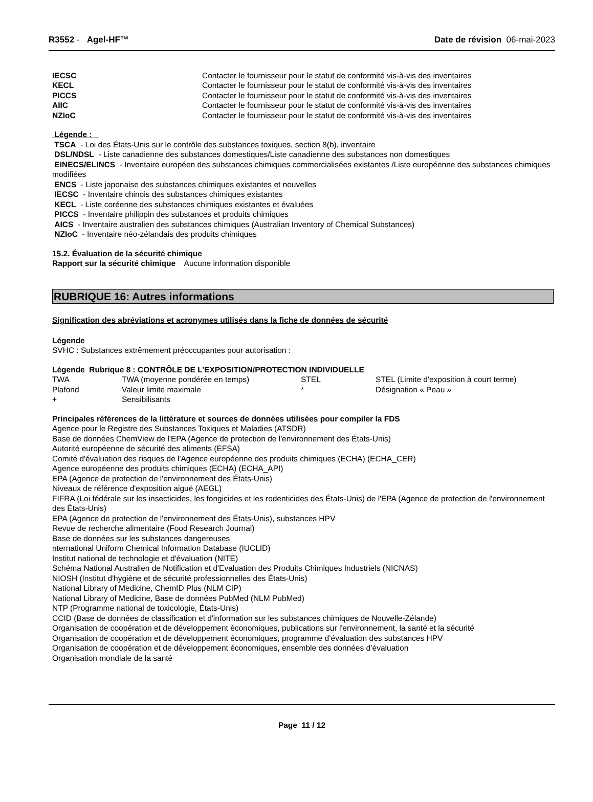R3552 - Agel-HF™ Date de révision 06-mai-2023
| IECSC | Contacter le fournisseur pour le statut de conformité vis-à-vis des inventaires |
| KECL | Contacter le fournisseur pour le statut de conformité vis-à-vis des inventaires |
| PICCS | Contacter le fournisseur pour le statut de conformité vis-à-vis des inventaires |
| AIIC | Contacter le fournisseur pour le statut de conformité vis-à-vis des inventaires |
| NZIoC | Contacter le fournisseur pour le statut de conformité vis-à-vis des inventaires |
Légende :
TSCA - Loi des États-Unis sur le contrôle des substances toxiques, section 8(b), inventaire
DSL/NDSL - Liste canadienne des substances domestiques/Liste canadienne des substances non domestiques
EINECS/ELINCS - Inventaire européen des substances chimiques commercialisées existantes /Liste européenne des substances chimiques modifiées
ENCS - Liste japonaise des substances chimiques existantes et nouvelles
IECSC - Inventaire chinois des substances chimiques existantes
KECL - Liste coréenne des substances chimiques existantes et évaluées
PICCS - Inventaire philippin des substances et produits chimiques
AICS - Inventaire australien des substances chimiques (Australian Inventory of Chemical Substances)
NZIoC - Inventaire néo-zélandais des produits chimiques
15.2. Évaluation de la sécurité chimique
Rapport sur la sécurité chimique Aucune information disponible
RUBRIQUE 16: Autres informations
Signification des abréviations et acronymes utilisés dans la fiche de données de sécurité
Légende
SVHC : Substances extrêmement préoccupantes pour autorisation :
Légende Rubrique 8 : CONTRÔLE DE L’EXPOSITION/PROTECTION INDIVIDUELLE
| TWA | TWA (moyenne pondérée en temps) | STEL | STEL (Limite d'exposition à court terme) |
| Plafond | Valeur limite maximale | * | Désignation « Peau » |
| + | Sensibilisants | | |
Principales références de la littérature et sources de données utilisées pour compiler la FDS
Agence pour le Registre des Substances Toxiques et Maladies (ATSDR)
Base de données ChemView de l'EPA (Agence de protection de l'environnement des États-Unis)
Autorité européenne de sécurité des aliments (EFSA)
Comité d'évaluation des risques de l'Agence européenne des produits chimiques (ECHA) (ECHA_CER)
Agence européenne des produits chimiques (ECHA) (ECHA_API)
EPA (Agence de protection de l'environnement des États-Unis)
Niveaux de référence d'exposition aiguë (AEGL)
FIFRA (Loi fédérale sur les insecticides, les fongicides et les rodenticides des États-Unis) de l'EPA (Agence de protection de l'environnement des États-Unis)
EPA (Agence de protection de l'environnement des États-Unis), substances HPV
Revue de recherche alimentaire (Food Research Journal)
Base de données sur les substances dangereuses
nternational Uniform Chemical Information Database (IUCLID)
Institut national de technologie et d'évaluation (NITE)
Schéma National Australien de Notification et d'Evaluation des Produits Chimiques Industriels (NICNAS)
NIOSH (Institut d'hygiène et de sécurité professionnelles des États-Unis)
National Library of Medicine, ChemID Plus (NLM CIP)
National Library of Medicine, Base de données PubMed (NLM PubMed)
NTP (Programme national de toxicologie, États-Unis)
CCID (Base de données de classification et d'information sur les substances chimiques de Nouvelle-Zélande)
Organisation de coopération et de développement économiques, publications sur l'environnement, la santé et la sécurité
Organisation de coopération et de développement économiques, programme d’évaluation des substances HPV
Organisation de coopération et de développement économiques, ensemble des données d’évaluation
Organisation mondiale de la santé
Page 11 / 12